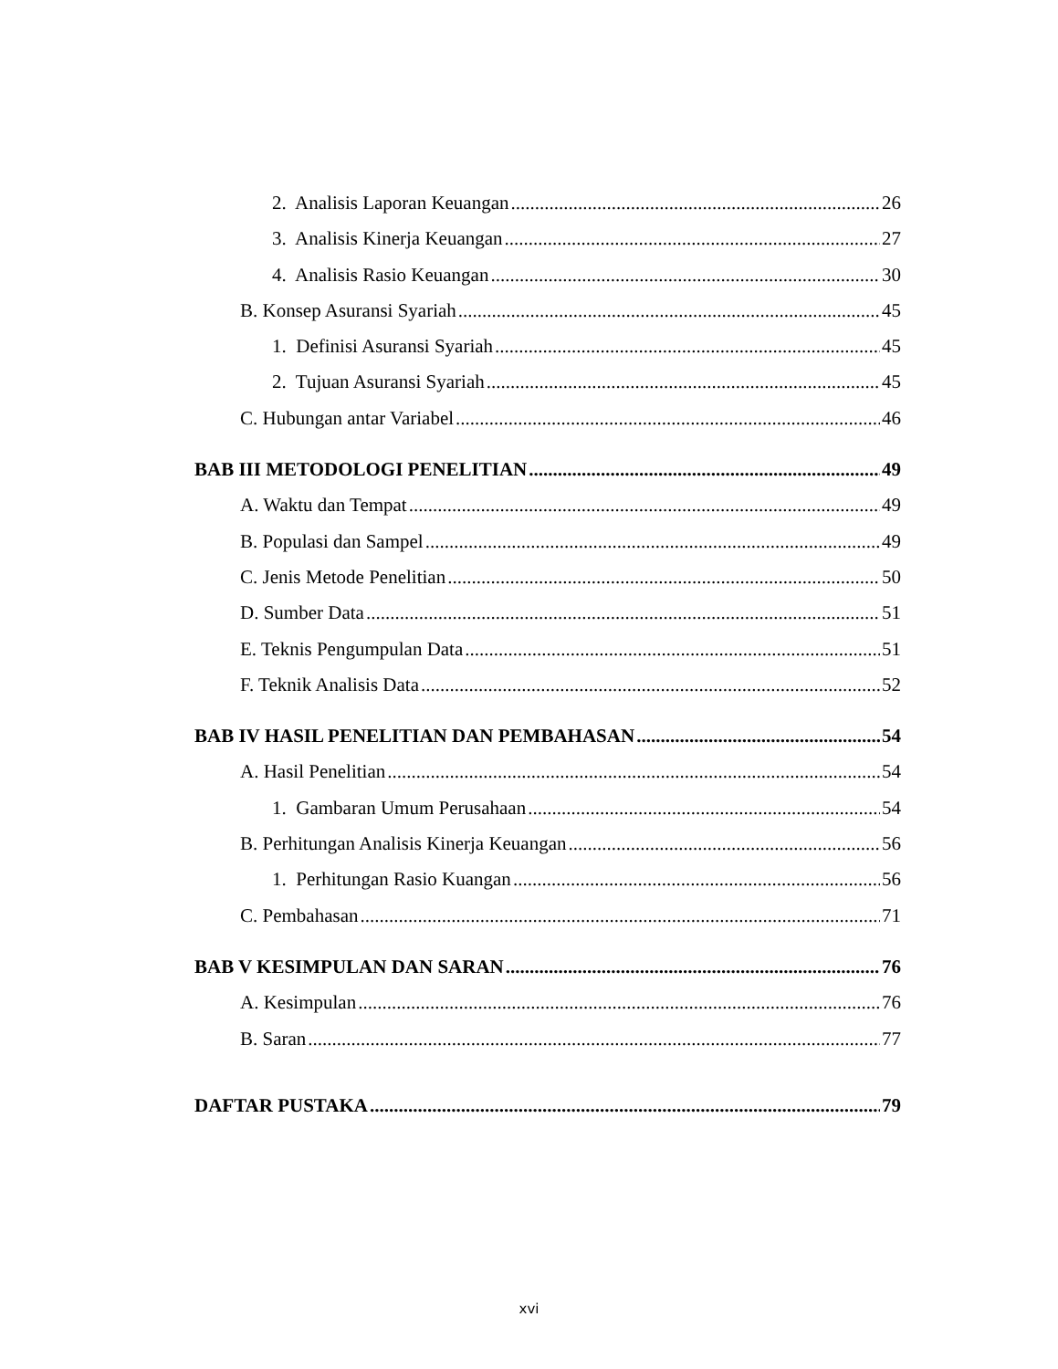2. Analisis Laporan Keuangan 26
3. Analisis Kinerja Keuangan 27
4. Analisis Rasio Keuangan 30
B. Konsep Asuransi Syariah 45
1. Definisi Asuransi Syariah 45
2. Tujuan Asuransi Syariah 45
C. Hubungan antar Variabel 46
BAB III METODOLOGI PENELITIAN 49
A. Waktu dan Tempat 49
B. Populasi dan Sampel 49
C. Jenis Metode Penelitian 50
D. Sumber Data 51
E. Teknis Pengumpulan Data 51
F. Teknik Analisis Data 52
BAB IV HASIL PENELITIAN DAN PEMBAHASAN 54
A. Hasil Penelitian 54
1. Gambaran Umum Perusahaan 54
B. Perhitungan Analisis Kinerja Keuangan 56
1. Perhitungan Rasio Kuangan 56
C. Pembahasan 71
BAB V KESIMPULAN DAN SARAN 76
A. Kesimpulan 76
B. Saran 77
DAFTAR PUSTAKA 79
xvi